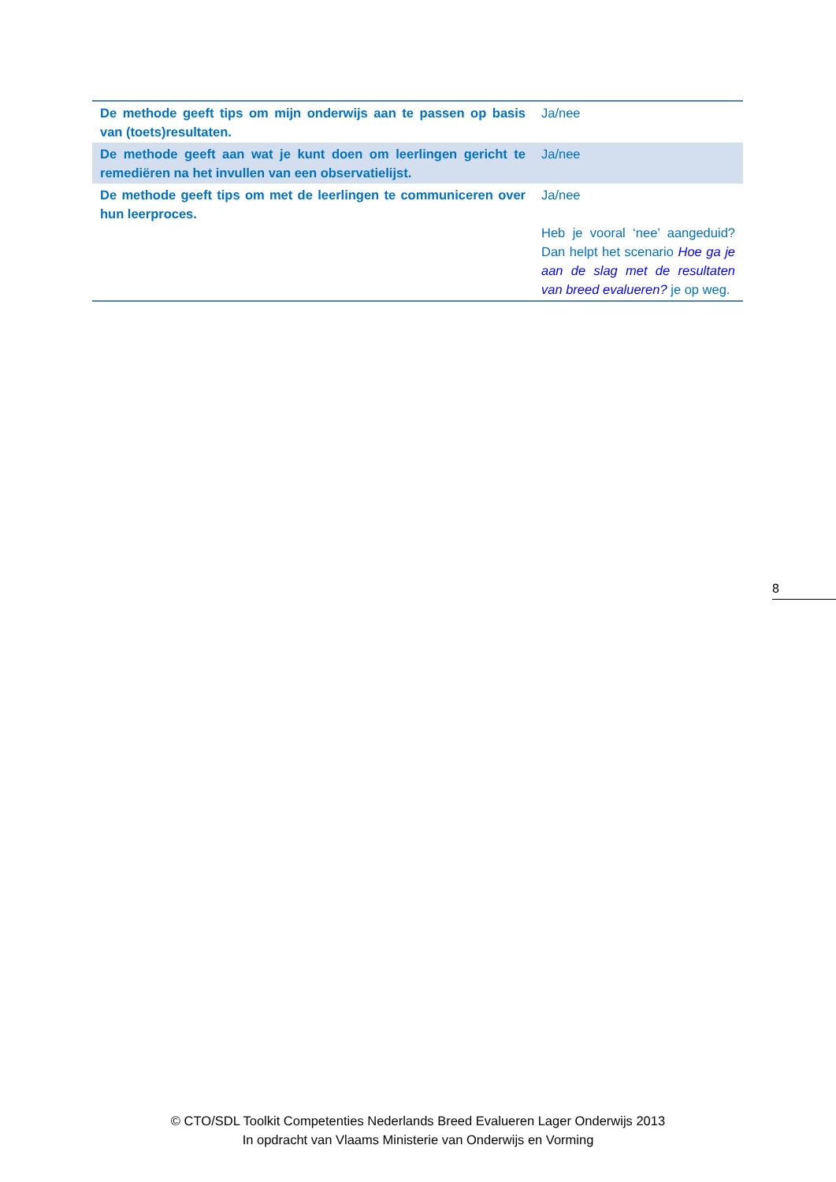| De methode geeft tips om mijn onderwijs aan te passen op basis van (toets)resultaten. | Ja/nee |
| De methode geeft aan wat je kunt doen om leerlingen gericht te remediëren na het invullen van een observatielijst. | Ja/nee |
| De methode geeft tips om met de leerlingen te communiceren over hun leerproces. | Ja/nee Heb je vooral ‘nee’ aangeduid? Dan helpt het scenario Hoe ga je aan de slag met de resultaten van breed evalueren? je op weg. |
8
© CTO/SDL Toolkit Competenties Nederlands Breed Evalueren Lager Onderwijs 2013
In opdracht van Vlaams Ministerie van Onderwijs en Vorming